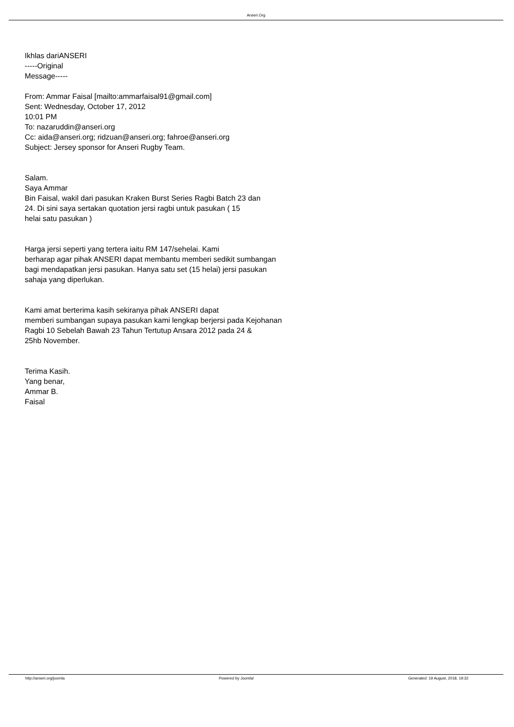Anseri.Org
Ikhlas dariANSERI
-----Original
Message-----
From: Ammar Faisal [mailto:ammarfaisal91@gmail.com]
Sent: Wednesday, October 17, 2012
10:01 PM
To: nazaruddin@anseri.org
Cc: aida@anseri.org; ridzuan@anseri.org; fahroe@anseri.org
Subject: Jersey sponsor for Anseri Rugby Team.
Salam.
Saya Ammar
Bin Faisal, wakil dari pasukan Kraken Burst Series Ragbi Batch 23 dan
24. Di sini saya sertakan quotation jersi ragbi untuk pasukan ( 15
helai satu pasukan )
Harga jersi seperti yang tertera iaitu RM 147/sehelai. Kami
berharap agar pihak ANSERI dapat membantu memberi sedikit sumbangan
bagi mendapatkan jersi pasukan. Hanya satu set (15 helai) jersi pasukan
sahaja yang diperlukan.
Kami amat berterima kasih sekiranya pihak ANSERI dapat
memberi sumbangan supaya pasukan kami lengkap berjersi pada Kejohanan
Ragbi 10 Sebelah Bawah 23 Tahun Tertutup Ansara 2012 pada 24 &
25hb November.
Terima Kasih.
Yang benar,
Ammar B.
Faisal
http://anseri.org/joomla Powered by Joomla! Generated: 19 August, 2018, 19:32